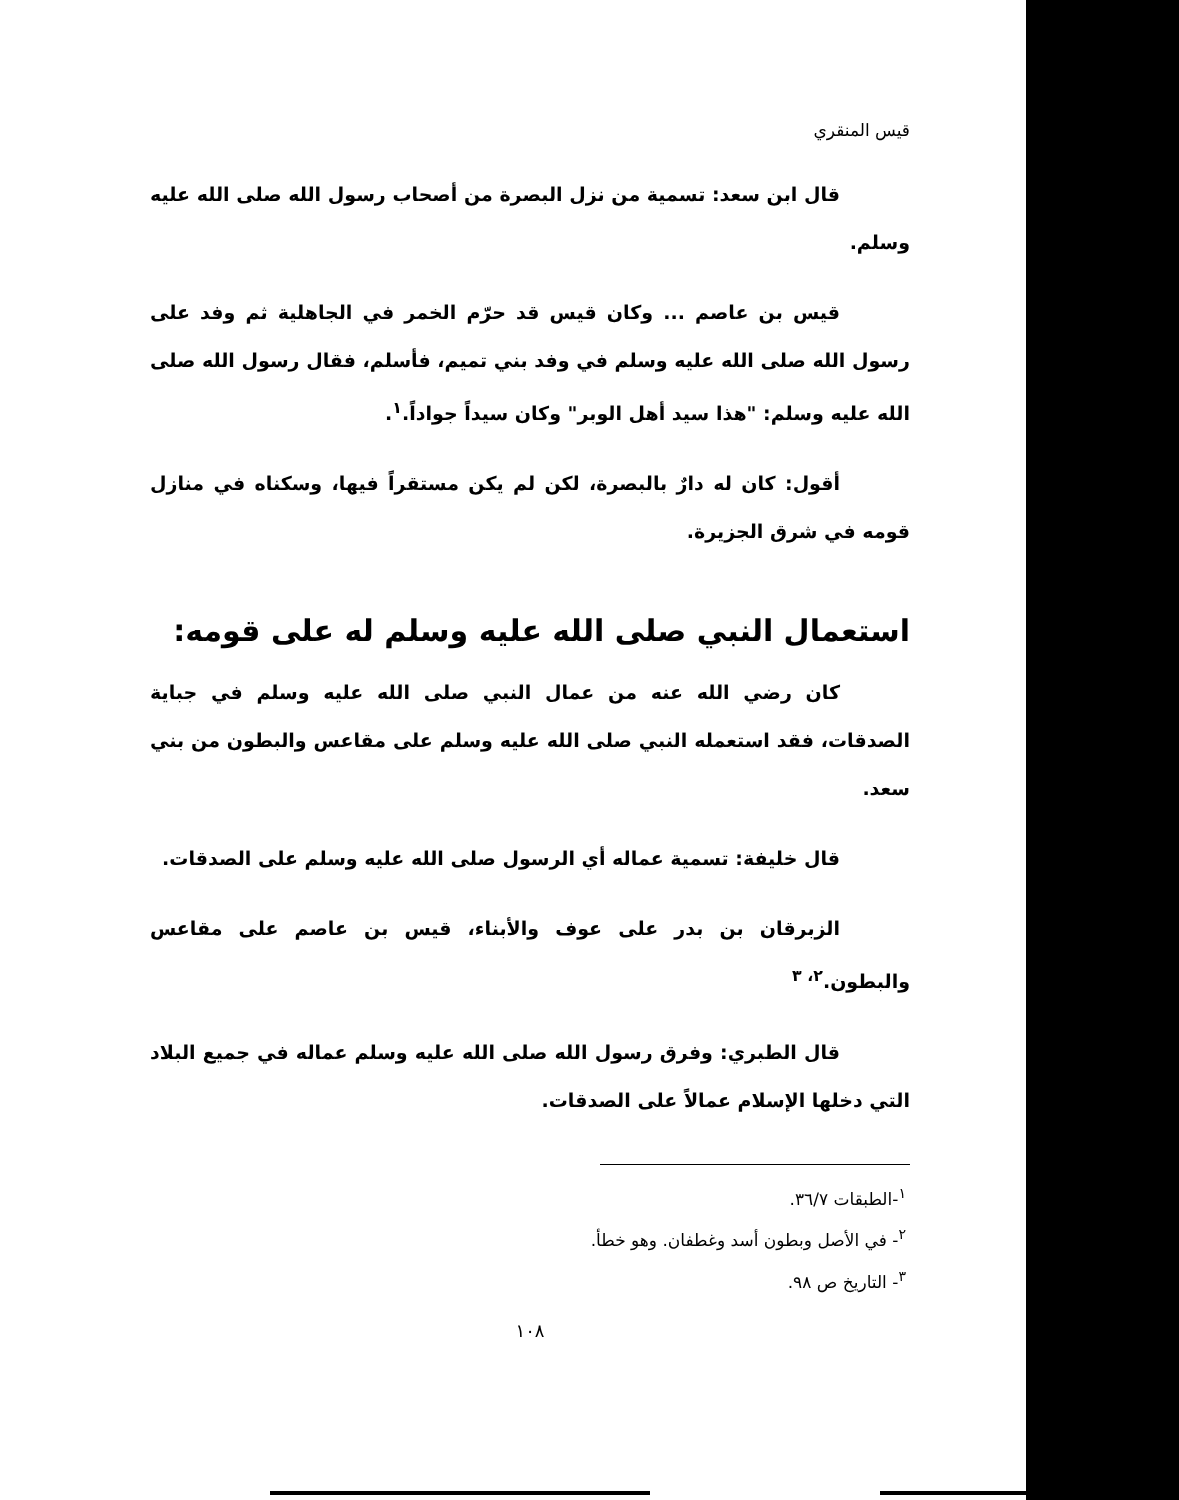قيس المنقري
قال ابن سعد: تسمية من نزل البصرة من أصحاب رسول الله صلى الله عليه وسلم.
قيس بن عاصم ... وكان قيس قد حرّم الخمر في الجاهلية ثم وفد على رسول الله صلى الله عليه وسلم في وفد بني تميم، فأسلم، فقال رسول الله صلى الله عليه وسلم: "هذا سيد أهل الوبر" وكان سيداً جواداً.<sup>١</sup>.
أقول: كان له دارٌ بالبصرة، لكن لم يكن مستقراً فيها، وسكناه في منازل قومه في شرق الجزيرة.
استعمال النبي صلى الله عليه وسلم له على قومه:
كان رضي الله عنه من عمال النبي صلى الله عليه وسلم في جباية الصدقات، فقد استعمله النبي صلى الله عليه وسلم على مقاعس والبطون من بني سعد.
قال خليفة: تسمية عماله أي الرسول صلى الله عليه وسلم على الصدقات.
الزبرقان بن بدر على عوف والأبناء، قيس بن عاصم على مقاعس والبطون.<sup>٢، ٣</sup>
قال الطبري: وفرق رسول الله صلى الله عليه وسلم عماله في جميع البلاد التي دخلها الإسلام عمالاً على الصدقات.
<sup>١</sup>-الطبقات ٣٦/٧.
<sup>٢</sup>- في الأصل وبطون أسد وغطفان. وهو خطأ.
<sup>٣</sup>- التاريخ ص ٩٨.
١٠٨